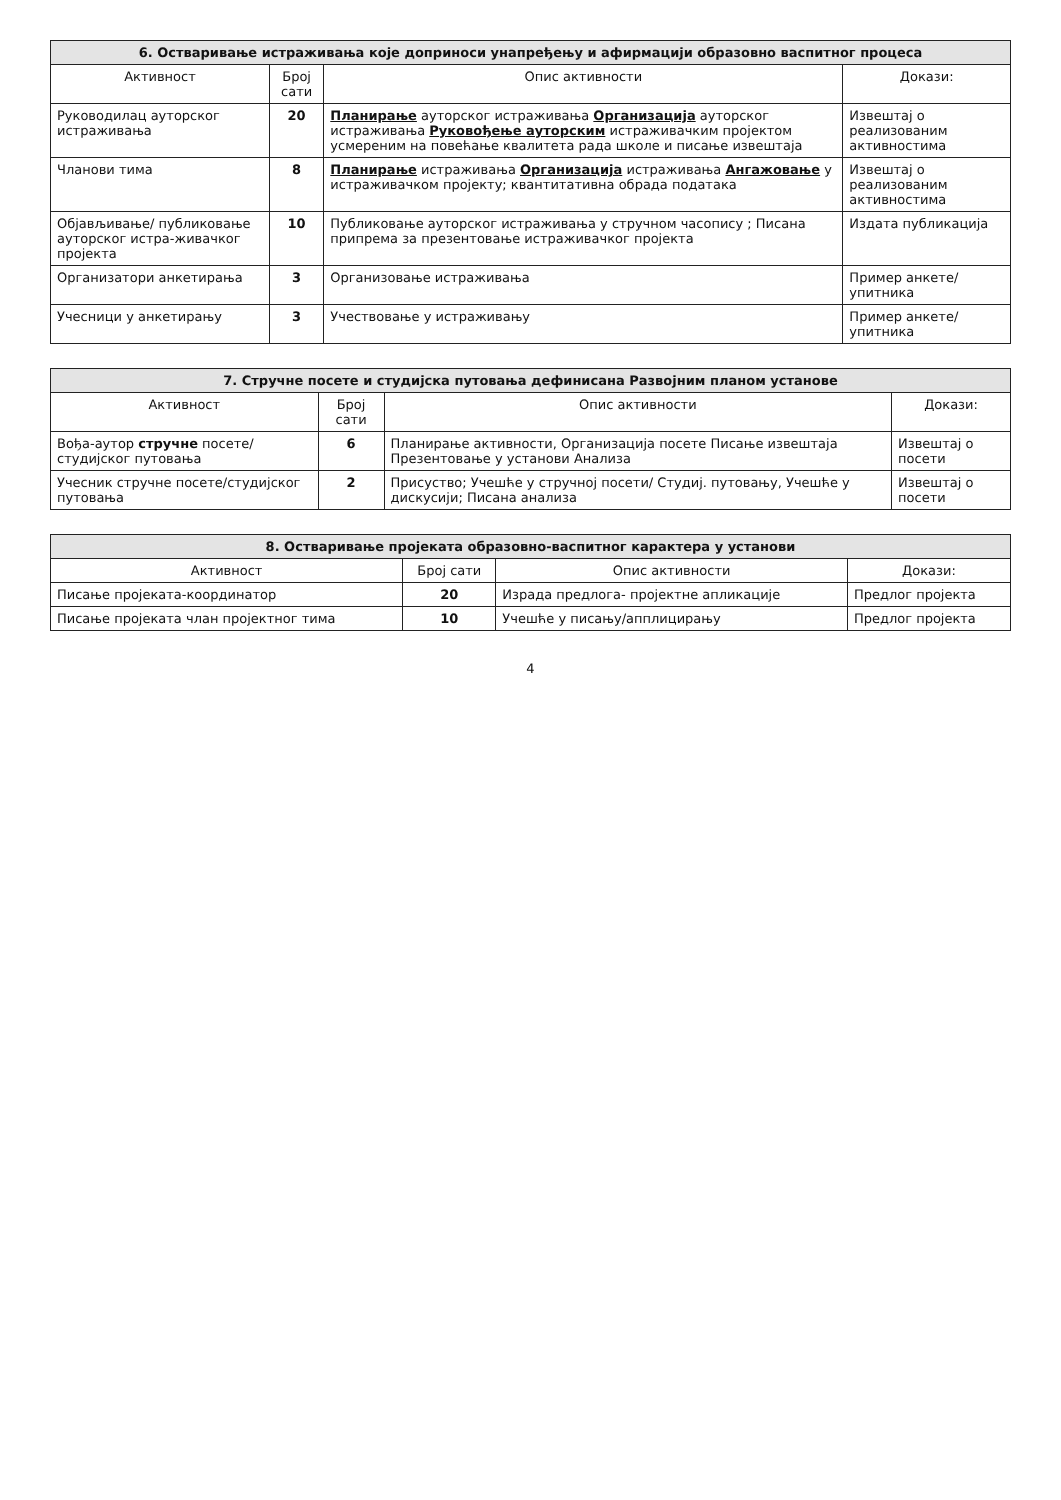| 6. Остваривање истраживања које доприноси унапређењу и афирмацији образовно васпитног процеса | | | |
| Активност | Број сати | Опис активности | Докази: |
| Руководилац ауторског истраживања | 20 | Планирање ауторског истраживања Организација ауторског истраживања Руковођење ауторским истраживачким пројектом усмереним на повећање квалитета рада школе и писање извештаја | Извештај о реализованим активностима |
| Чланови тима | 8 | Планирање истраживања Организација истраживања Ангажовање у истраживачком пројекту; квантитативна обрада података | Извештај о реализованим активностима |
| Објављивање/ публиковање ауторског истра-живачког пројекта | 10 | Публиковање ауторског истраживања у стручном часопису ; Писана припрема за презентовање истраживачког пројекта | Издата публикација |
| Организатори анкетирања | 3 | Организовање истраживања | Пример анкете/упитника |
| Учесници у анкетирању | 3 | Учествовање у истраживању | Пример анкете/упитника |
| 7. Стручне посете и студијска путовања дефинисана Развојним планом установе | | | |
| Активност | Број сати | Опис активности | Докази: |
| Вођа-аутор стручне посете/ студијског путовања | 6 | Планирање активности, Организација посете Писање извештаја Презентовање у установи Анализа | Извештај о посети |
| Учесник стручне посете/студијског путовања | 2 | Присуство; Учешће у стручној посети/ Студиј. путовању, Учешће у дискусији; Писана анализа | Извештај о посети |
| 8. Остваривање пројеката образовно-васпитног карактера у установи | | | |
| Активност | Број сати | Опис активности | Докази: |
| Писање пројеката-координатор | 20 | Израда предлога- пројектне апликације | Предлог пројекта |
| Писање пројеката члан пројектног тима | 10 | Учешће у писању/апплицирању | Предлог пројекта |
4